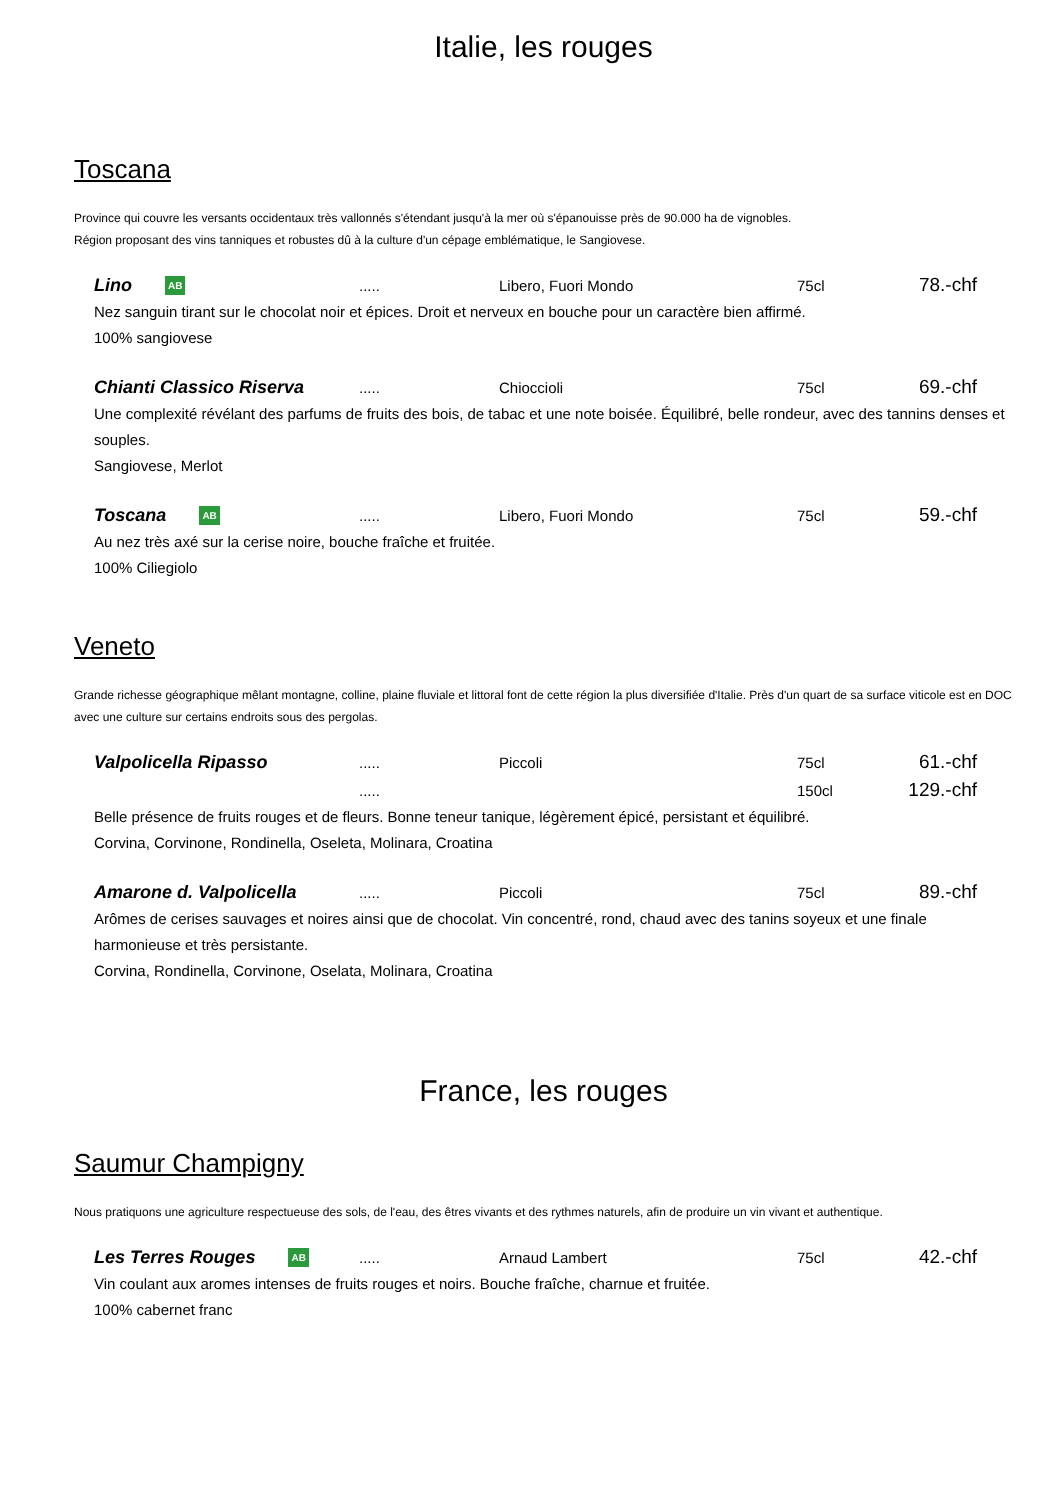Italie, les rouges
Toscana
Province qui couvre les versants occidentaux très vallonnés s'étendant jusqu'à la mer où s'épanouisse près de 90.000 ha de vignobles.
Région proposant des vins tanniques et robustes dû à la culture d'un cépage emblématique, le Sangiovese.
Lino AB..... Libero, Fuori Mondo 75cl 78.-chf
Nez sanguin tirant sur le chocolat noir et épices. Droit et nerveux en bouche pour un caractère bien affirmé.
100% sangiovese
Chianti Classico Riserva..... Chioccioli 75cl 69.-chf
Une complexité révélant des parfums de fruits des bois, de tabac et une note boisée. Équilibré, belle rondeur, avec des tannins denses et souples.
Sangiovese, Merlot
Toscana AB..... Libero, Fuori Mondo 75cl 59.-chf
Au nez très axé sur la cerise noire, bouche fraîche et fruitée.
100% Ciliegiolo
Veneto
Grande richesse géographique mêlant montagne, colline, plaine fluviale et littoral font de cette région la plus diversifiée d'Italie. Près d'un quart de sa surface viticole est en DOC avec une culture sur certains endroits sous des pergolas.
Valpolicella Ripasso..... Piccoli 75cl 61.-chf
..... 150cl 129.-chf
Belle présence de fruits rouges et de fleurs. Bonne teneur tanique, légèrement épicé, persistant et équilibré.
Corvina, Corvinone, Rondinella, Oseleta, Molinara, Croatina
Amarone d. Valpolicella..... Piccoli 75cl 89.-chf
Arômes de cerises sauvages et noires ainsi que de chocolat. Vin concentré, rond, chaud avec des tanins soyeux et une finale harmonieuse et très persistante.
Corvina, Rondinella, Corvinone, Oselata, Molinara, Croatina
France, les rouges
Saumur Champigny
Nous pratiquons une agriculture respectueuse des sols, de l'eau, des êtres vivants et des rythmes naturels, afin de produire un vin vivant et authentique.
Les Terres Rouges AB..... Arnaud Lambert 75cl 42.-chf
Vin coulant aux aromes intenses de fruits rouges et noirs. Bouche fraîche, charnue et fruitée.
100% cabernet franc